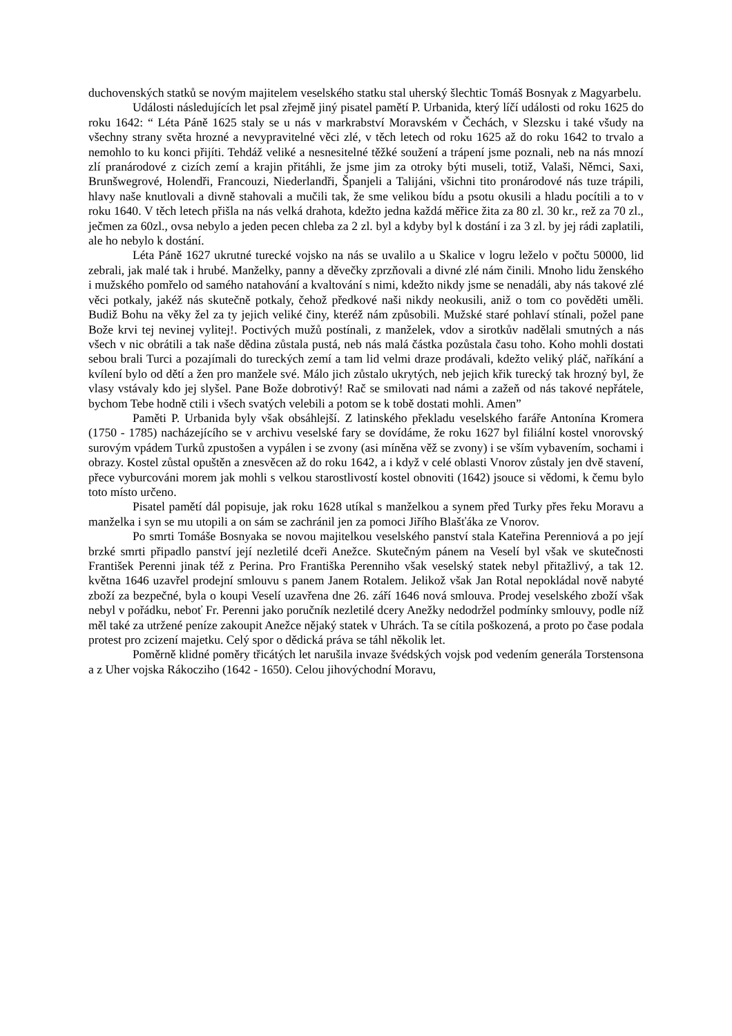duchovenských statků se novým majitelem veselského statku stal uherský šlechtic Tomáš Bosnyak z Magyarbelu.
Události následujících let psal zřejmě jiný pisatel pamětí P. Urbanida, který líčí události od roku 1625 do roku 1642: “ Léta Páně 1625 staly se u nás v markrabství Moravském v Čechách, v Slezsku i také všudy na všechny strany světa hrozné a nevypravitelné věci zlé, v těch letech od roku 1625 až do roku 1642 to trvalo a nemohlo to ku konci přijíti. Tehdáž veliké a nesnesitelné těžké soužení a trápení jsme poznali, neb na nás mnozí zlí pranárodové z cizích zemí a krajin přitáhli, že jsme jim za otroky býti museli, totiž, Valaši, Němci, Saxi, Brunšwegrové, Holendři, Francouzi, Niederlandři, Španjeli a Talijáni, všichni tito pronárodové nás tuze trápili, hlavy naše knutlovali a divně stahovali a mučili tak, že sme velikou bídu a psotu okusili a hladu pocítili a to v roku 1640. V těch letech přišla na nás velká drahota, kdežto jedna každá měřice žita za 80 zl. 30 kr., rež za 70 zl., ječmen za 60zl., ovsa nebylo a jeden pecen chleba za 2 zl. byl a kdyby byl k dostání i za 3 zl. by jej rádi zaplatili, ale ho nebylo k dostání.
Léta Páně 1627 ukrutné turecké vojsko na nás se uvalilo a u Skalice v logru leželo v počtu 50000, lid zebrali, jak malé tak i hrubé. Manželky, panny a děvečky zprzňovali a divné zlé nám činili. Mnoho lidu ženského i mužského pomřelo od samého natahování a kvaltování s nimi, kdežto nikdy jsme se nenadáli, aby nás takové zlé věci potkaly, jakéž nás skutečně potkaly, čehož předkové naši nikdy neokusili, aniž o tom co pověděti uměli. Budiž Bohu na věky žel za ty jejich veliké činy, kteréž nám způsobili. Mužské staré pohlaví stínali, požel pane Bože krvi tej nevinej vylitej!. Poctivých mužů postínali, z manželek, vdov a sirotkův nadělali smutných a nás všech v nic obrátili a tak naše dědina zůstala pustá, neb nás malá částka pozůstala času toho. Koho mohli dostati sebou brali Turci a pozajímali do tureckých zemí a tam lid velmi draze prodávali, kdežto veliký pláč, naříkání a kvílení bylo od dětí a žen pro manžele své. Málo jich zůstalo ukrytých, neb jejich křik turecký tak hrozný byl, že vlasy vstávaly kdo jej slyšel. Pane Bože dobrotivý! Rač se smilovati nad námi a zažeň od nás takové nepřátele, bychom Tebe hodně ctili i všech svatých velebili a potom se k tobě dostati mohli. Amen”
Paměti P. Urbanida byly však obsáhlejší. Z latinského překladu veselského faráře Antonína Kromera (1750 - 1785) nacházejícího se v archivu veselské fary se dovídáme, že roku 1627 byl filiální kostel vnorovský surovým vpádem Turků zpustošen a vypálen i se zvony (asi míněna věž se zvony) i se vším vybavením, sochami i obrazy. Kostel zůstal opuštěn a znesvěcen až do roku 1642, a i když v celé oblasti Vnorov zůstaly jen dvě stavení, přece vyburcováni morem jak mohli s velkou starostlivostí kostel obnoviti (1642) jsouce si vědomi, k čemu bylo toto místo určeno.
Pisatel pamětí dál popisuje, jak roku 1628 utíkal s manželkou a synem před Turky přes řeku Moravu a manželka i syn se mu utopili a on sám se zachránil jen za pomoci Jiřího Blašťáka ze Vnorov.
Po smrti Tomáše Bosnyaka se novou majitelkou veselského panství stala Kateřina Perenniová a po její brzké smrti připadlo panství její nezletilé dceři Anežce. Skutečným pánem na Veselí byl však ve skutečnosti František Perenni jinak též z Perina. Pro Františka Perenniho však veselský statek nebyl přitažlivý, a tak 12. května 1646 uzavřel prodejní smlouvu s panem Janem Rotalem. Jelikož však Jan Rotal nepokládal nově nabyté zboží za bezpečné, byla o koupi Veselí uzavřena dne 26. září 1646 nová smlouva. Prodej veselského zboží však nebyl v pořádku, neboť Fr. Perenni jako poručník nezletilé dcery Anežky nedodržel podmínky smlouvy, podle níž měl také za utržené peníze zakoupit Anežce nějaký statek v Uhrách. Ta se cítila poškozená, a proto po čase podala protest pro zcizení majetku. Celý spor o dědická práva se táhl několik let.
Poměrně klidné poměry třicátých let narušila invaze švédských vojsk pod vedením generála Torstensona a z Uher vojska Rákocziho (1642 - 1650). Celou jihovýchodní Moravu,